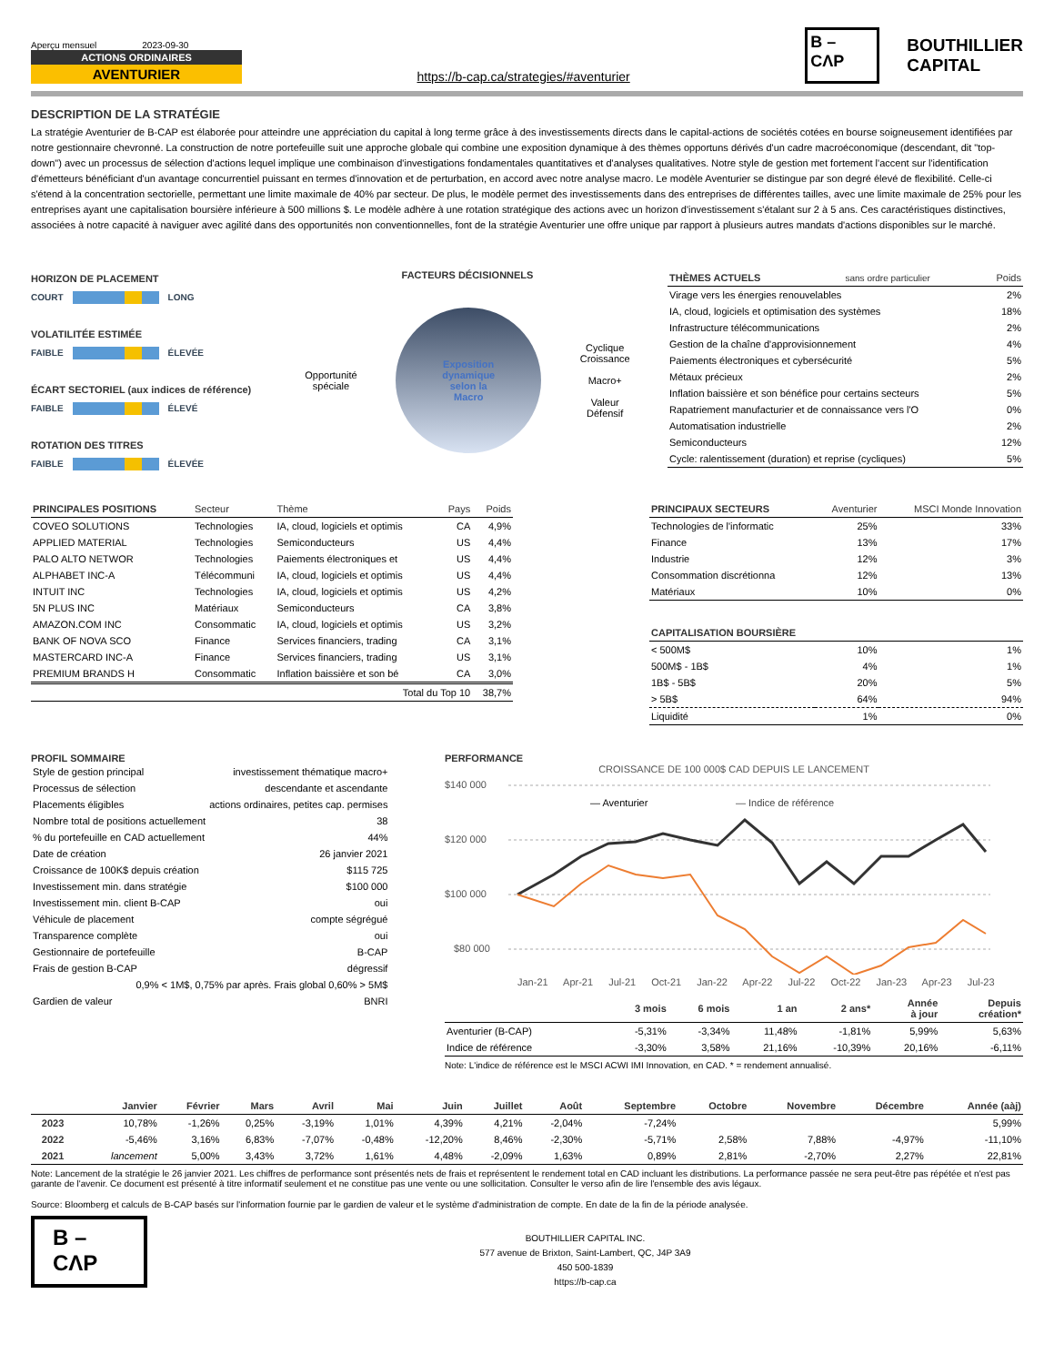Aperçu mensuel 2023-09-30
ACTIONS ORDINAIRES
AVENTURIER
https://b-cap.ca/strategies/#aventurier
B –
CΛP
BOUTHILLIER
CAPITAL
DESCRIPTION DE LA STRATÉGIE
La stratégie Aventurier de B-CAP est élaborée pour atteindre une appréciation du capital à long terme grâce à des investissements directs dans le capital-actions de sociétés cotées en bourse soigneusement identifiées par notre gestionnaire chevronné. La construction de notre portefeuille suit une approche globale qui combine une exposition dynamique à des thèmes opportuns dérivés d'un cadre macroéconomique (descendant, dit "top-down") avec un processus de sélection d'actions lequel implique une combinaison d'investigations fondamentales quantitatives et d'analyses qualitatives. Notre style de gestion met fortement l'accent sur l'identification d'émetteurs bénéficiant d'un avantage concurrentiel puissant en termes d'innovation et de perturbation, en accord avec notre analyse macro. Le modèle Aventurier se distingue par son degré élevé de flexibilité. Celle-ci s'étend à la concentration sectorielle, permettant une limite maximale de 40% par secteur. De plus, le modèle permet des investissements dans des entreprises de différentes tailles, avec une limite maximale de 25% pour les entreprises ayant une capitalisation boursière inférieure à 500 millions $. Le modèle adhère à une rotation stratégique des actions avec un horizon d'investissement s'étalant sur 2 à 5 ans. Ces caractéristiques distinctives, associées à notre capacité à naviguer avec agilité dans des opportunités non conventionnelles, font de la stratégie Aventurier une offre unique par rapport à plusieurs autres mandats d'actions disponibles sur le marché.
HORIZON DE PLACEMENT
COURT LONG
VOLATILITÉE ESTIMÉE
FAIBLE ÉLEVÉE
ÉCART SECTORIEL (aux indices de référence)
FAIBLE ÉLEVÉ
ROTATION DES TITRES
FAIBLE ÉLEVÉE
FACTEURS DÉCISIONNELS
Opportunité
spéciale
Exposition
dynamique
selon la
Macro
Cyclique
Croissance
Macro+
Valeur
Défensif
| THÈMES ACTUELS sans ordre particulier | Poids |
| --- | --- |
| Virage vers les énergies renouvelables | 2% |
| IA, cloud, logiciels et optimisation des systèmes | 18% |
| Infrastructure télécommunications | 2% |
| Gestion de la chaîne d'approvisionnement | 4% |
| Paiements électroniques et cybersécurité | 5% |
| Métaux précieux | 2% |
| Inflation baissière et son bénéfice pour certains secteurs | 5% |
| Rapatriement manufacturier et de connaissance vers l'O | 0% |
| Automatisation industrielle | 2% |
| Semiconducteurs | 12% |
| Cycle: ralentissement (duration) et reprise (cycliques) | 5% |
| PRINCIPALES POSITIONS | Secteur | Thème | Pays | Poids |
| --- | --- | --- | --- | --- |
| COVEO SOLUTIONS | Technologies | IA, cloud, logiciels et optimis | CA | 4,9% |
| APPLIED MATERIAL | Technologies | Semiconducteurs | US | 4,4% |
| PALO ALTO NETWOR | Technologies | Paiements électroniques et | US | 4,4% |
| ALPHABET INC-A | Télécommuni | IA, cloud, logiciels et optimis | US | 4,4% |
| INTUIT INC | Technologies | IA, cloud, logiciels et optimis | US | 4,2% |
| 5N PLUS INC | Matériaux | Semiconducteurs | CA | 3,8% |
| AMAZON.COM INC | Consommatic | IA, cloud, logiciels et optimis | US | 3,2% |
| BANK OF NOVA SCO | Finance | Services financiers, trading | CA | 3,1% |
| MASTERCARD INC-A | Finance | Services financiers, trading | US | 3,1% |
| PREMIUM BRANDS H | Consommatic | Inflation baissière et son bé | CA | 3,0% |
| Total du Top 10 | | | | 38,7% |
| PRINCIPAUX SECTEURS | Aventurier | MSCI Monde Innovation |
| --- | --- | --- |
| Technologies de l'informatic | 25% | 33% |
| Finance | 13% | 17% |
| Industrie | 12% | 3% |
| Consommation discrétionna | 12% | 13% |
| Matériaux | 10% | 0% |
| CAPITALISATION BOURSIÈRE | | |
| < 500M$ | 10% | 1% |
| 500M$ - 1B$ | 4% | 1% |
| 1B$ - 5B$ | 20% | 5% |
| > 5B$ | 64% | 94% |
| Liquidité | 1% | 0% |
PROFIL SOMMAIRE
| Style de gestion principal | investissement thématique macro+ |
| Processus de sélection | descendante et ascendante |
| Placements éligibles | actions ordinaires, petites cap. permises |
| Nombre total de positions actuellement | 38 |
| % du portefeuille en CAD actuellement | 44% |
| Date de création | 26 janvier 2021 |
| Croissance de 100K$ depuis création | $115 725 |
| Investissement min. dans stratégie | $100 000 |
| Investissement min. client B-CAP | oui |
| Véhicule de placement | compte ségrégué |
| Transparence complète | oui |
| Gestionnaire de portefeuille | B-CAP |
| Frais de gestion B-CAP | dégressif |
| 0,9% < 1M$, 0,75% par après. Frais global 0,60% > 5M$ | |
| Gardien de valeur | BNRI |
PERFORMANCE
CROISSANCE DE 100 000$ CAD DEPUIS LE LANCEMENT
$140 000
$120 000
$100 000
$80 000
— Aventurier
— Indice de référence
Jan-21 Apr-21 Jul-21 Oct-21 Jan-22 Apr-22 Jul-22 Oct-22 Jan-23 Apr-23 Jul-23
| | 3 mois | 6 mois | 1 an | 2 ans* | Année à jour | Depuis création* |
| --- | --- | --- | --- | --- | --- | --- |
| Aventurier (B-CAP) | -5,31% | -3,34% | 11,48% | -1,81% | 5,99% | 5,63% |
| Indice de référence | -3,30% | 3,58% | 21,16% | -10,39% | 20,16% | -6,11% |
Note: L'indice de référence est le MSCI ACWI IMI Innovation, en CAD. * = rendement annualisé.
| | Janvier | Février | Mars | Avril | Mai | Juin | Juillet | Août | Septembre | Octobre | Novembre | Décembre | Année (aàj) |
| --- | --- | --- | --- | --- | --- | --- | --- | --- | --- | --- | --- | --- | --- |
| 2023 | 10,78% | -1,26% | 0,25% | -3,19% | 1,01% | 4,39% | 4,21% | -2,04% | -7,24% | | | | 5,99% |
| 2022 | -5,46% | 3,16% | 6,83% | -7,07% | -0,48% | -12,20% | 8,46% | -2,30% | -5,71% | 2,58% | 7,88% | -4,97% | -11,10% |
| 2021 | lancement | 5,00% | 3,43% | 3,72% | 1,61% | 4,48% | -2,09% | 1,63% | 0,89% | 2,81% | -2,70% | 2,27% | 22,81% |
Note: Lancement de la stratégie le 26 janvier 2021. Les chiffres de performance sont présentés nets de frais et représentent le rendement total en CAD incluant les distributions. La performance passée ne sera peut-être pas répétée et n'est pas garante de l'avenir. Ce document est présenté à titre informatif seulement et ne constitue pas une vente ou une sollicitation. Consulter le verso afin de lire l'ensemble des avis légaux.
Source: Bloomberg et calculs de B-CAP basés sur l'information fournie par le gardien de valeur et le système d'administration de compte. En date de la fin de la période analysée.
B –
CΛP
BOUTHILLIER CAPITAL INC.
577 avenue de Brixton, Saint-Lambert, QC, J4P 3A9
450 500-1839
https://b-cap.ca